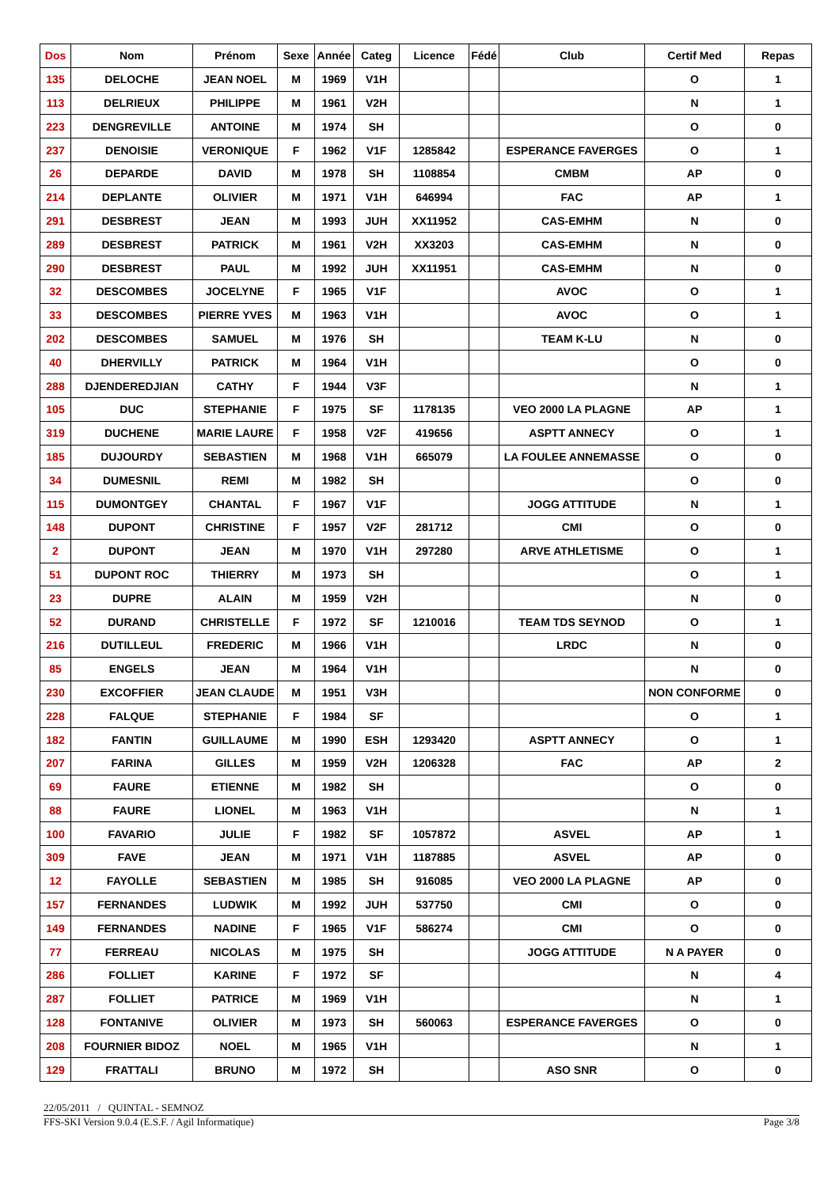| Dos | Nom | Prénom | Sexe | Année | Categ | Licence | Fédé | Club | Certif Med | Repas |
| --- | --- | --- | --- | --- | --- | --- | --- | --- | --- | --- |
| 135 | DELOCHE | JEAN NOEL | M | 1969 | V1H | | | | O | 1 |
| 113 | DELRIEUX | PHILIPPE | M | 1961 | V2H | | | | N | 1 |
| 223 | DENGREVILLE | ANTOINE | M | 1974 | SH | | | | O | 0 |
| 237 | DENOISIE | VERONIQUE | F | 1962 | V1F | 1285842 | | ESPERANCE FAVERGES | O | 1 |
| 26 | DEPARDE | DAVID | M | 1978 | SH | 1108854 | | CMBM | AP | 0 |
| 214 | DEPLANTE | OLIVIER | M | 1971 | V1H | 646994 | | FAC | AP | 1 |
| 291 | DESBREST | JEAN | M | 1993 | JUH | XX11952 | | CAS-EMHM | N | 0 |
| 289 | DESBREST | PATRICK | M | 1961 | V2H | XX3203 | | CAS-EMHM | N | 0 |
| 290 | DESBREST | PAUL | M | 1992 | JUH | XX11951 | | CAS-EMHM | N | 0 |
| 32 | DESCOMBES | JOCELYNE | F | 1965 | V1F | | | AVOC | O | 1 |
| 33 | DESCOMBES | PIERRE YVES | M | 1963 | V1H | | | AVOC | O | 1 |
| 202 | DESCOMBES | SAMUEL | M | 1976 | SH | | | TEAM K-LU | N | 0 |
| 40 | DHERVILLY | PATRICK | M | 1964 | V1H | | | | O | 0 |
| 288 | DJENDEREDJIAN | CATHY | F | 1944 | V3F | | | | N | 1 |
| 105 | DUC | STEPHANIE | F | 1975 | SF | 1178135 | | VEO 2000 LA PLAGNE | AP | 1 |
| 319 | DUCHENE | MARIE LAURE | F | 1958 | V2F | 419656 | | ASPTT ANNECY | O | 1 |
| 185 | DUJOURDY | SEBASTIEN | M | 1968 | V1H | 665079 | | LA FOULEE ANNEMASSE | O | 0 |
| 34 | DUMESNIL | REMI | M | 1982 | SH | | | | O | 0 |
| 115 | DUMONTGEY | CHANTAL | F | 1967 | V1F | | | JOGG ATTITUDE | N | 1 |
| 148 | DUPONT | CHRISTINE | F | 1957 | V2F | 281712 | | CMI | O | 0 |
| 2 | DUPONT | JEAN | M | 1970 | V1H | 297280 | | ARVE ATHLETISME | O | 1 |
| 51 | DUPONT ROC | THIERRY | M | 1973 | SH | | | | O | 1 |
| 23 | DUPRE | ALAIN | M | 1959 | V2H | | | | N | 0 |
| 52 | DURAND | CHRISTELLE | F | 1972 | SF | 1210016 | | TEAM TDS SEYNOD | O | 1 |
| 216 | DUTILLEUL | FREDERIC | M | 1966 | V1H | | | LRDC | N | 0 |
| 85 | ENGELS | JEAN | M | 1964 | V1H | | | | N | 0 |
| 230 | EXCOFFIER | JEAN CLAUDE | M | 1951 | V3H | | | | NON CONFORME | 0 |
| 228 | FALQUE | STEPHANIE | F | 1984 | SF | | | | O | 1 |
| 182 | FANTIN | GUILLAUME | M | 1990 | ESH | 1293420 | | ASPTT ANNECY | O | 1 |
| 207 | FARINA | GILLES | M | 1959 | V2H | 1206328 | | FAC | AP | 2 |
| 69 | FAURE | ETIENNE | M | 1982 | SH | | | | O | 0 |
| 88 | FAURE | LIONEL | M | 1963 | V1H | | | | N | 1 |
| 100 | FAVARIO | JULIE | F | 1982 | SF | 1057872 | | ASVEL | AP | 1 |
| 309 | FAVE | JEAN | M | 1971 | V1H | 1187885 | | ASVEL | AP | 0 |
| 12 | FAYOLLE | SEBASTIEN | M | 1985 | SH | 916085 | | VEO 2000 LA PLAGNE | AP | 0 |
| 157 | FERNANDES | LUDWIK | M | 1992 | JUH | 537750 | | CMI | O | 0 |
| 149 | FERNANDES | NADINE | F | 1965 | V1F | 586274 | | CMI | O | 0 |
| 77 | FERREAU | NICOLAS | M | 1975 | SH | | | JOGG ATTITUDE | N A PAYER | 0 |
| 286 | FOLLIET | KARINE | F | 1972 | SF | | | | N | 4 |
| 287 | FOLLIET | PATRICE | M | 1969 | V1H | | | | N | 1 |
| 128 | FONTANIVE | OLIVIER | M | 1973 | SH | 560063 | | ESPERANCE FAVERGES | O | 0 |
| 208 | FOURNIER BIDOZ | NOEL | M | 1965 | V1H | | | | N | 1 |
| 129 | FRATTALI | BRUNO | M | 1972 | SH | | | ASO SNR | O | 0 |
22/05/2011 / QUINTAL - SEMNOZ
FFS-SKI Version 9.0.4 (E.S.F. / Agil Informatique) Page 3/8